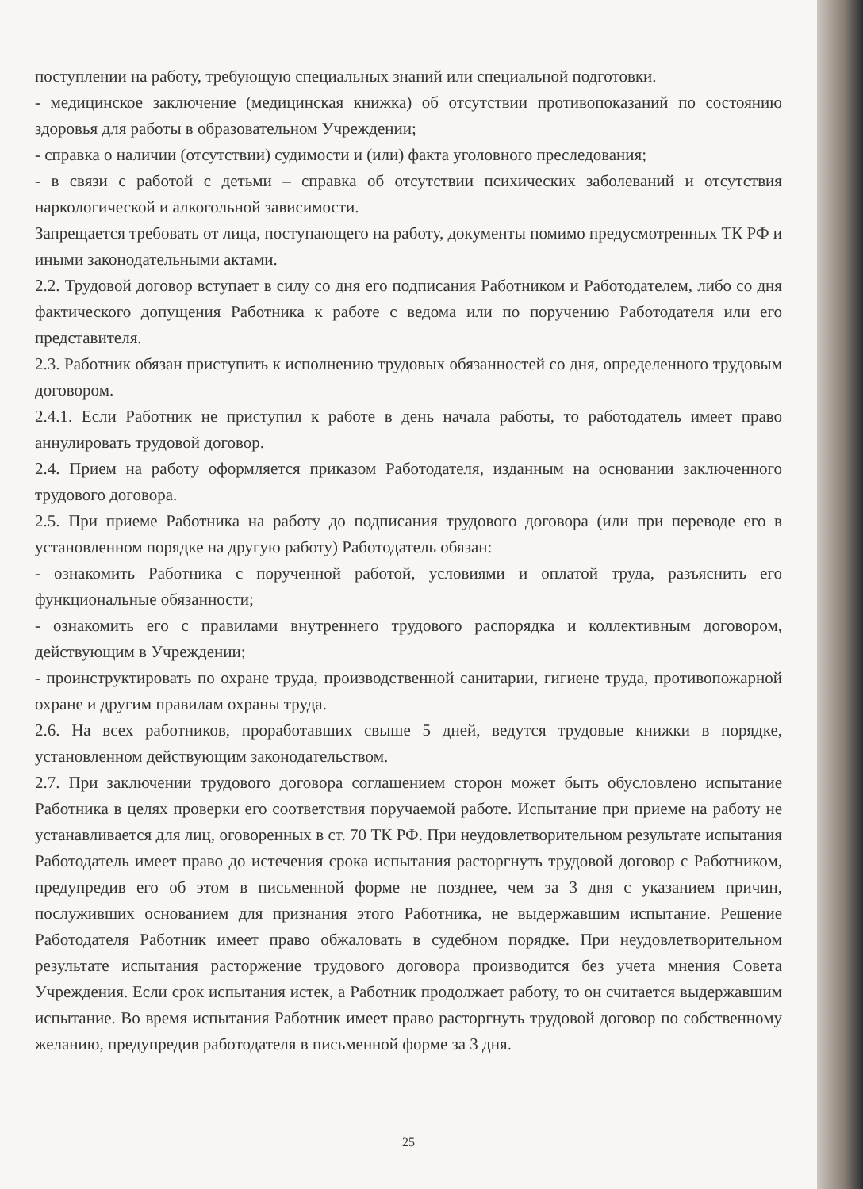поступлении на работу, требующую специальных знаний или специальной подготовки.
- медицинское заключение (медицинская книжка) об отсутствии противопоказаний по состоянию здоровья для работы в образовательном Учреждении;
- справка о наличии (отсутствии) судимости и (или) факта уголовного преследования;
- в связи с работой с детьми – справка об отсутствии психических заболеваний и отсутствия наркологической и алкогольной зависимости.
Запрещается требовать от лица, поступающего на работу, документы помимо предусмотренных ТК РФ и иными законодательными актами.
2.2. Трудовой договор вступает в силу со дня его подписания Работником и Работодателем, либо со дня фактического допущения Работника к работе с ведома или по поручению Работодателя или его представителя.
2.3. Работник обязан приступить к исполнению трудовых обязанностей со дня, определенного трудовым договором.
2.4.1. Если Работник не приступил к работе в день начала работы, то работодатель имеет право аннулировать трудовой договор.
2.4. Прием на работу оформляется приказом Работодателя, изданным на основании заключенного трудового договора.
2.5. При приеме Работника на работу до подписания трудового договора (или при переводе его в установленном порядке на другую работу) Работодатель обязан:
- ознакомить Работника с порученной работой, условиями и оплатой труда, разъяснить его функциональные обязанности;
- ознакомить его с правилами внутреннего трудового распорядка и коллективным договором, действующим в Учреждении;
- проинструктировать по охране труда, производственной санитарии, гигиене труда, противопожарной охране и другим правилам охраны труда.
2.6. На всех работников, проработавших свыше 5 дней, ведутся трудовые книжки в порядке, установленном действующим законодательством.
2.7. При заключении трудового договора соглашением сторон может быть обусловлено испытание Работника в целях проверки его соответствия поручаемой работе. Испытание при приеме на работу не устанавливается для лиц, оговоренных в ст. 70 ТК РФ. При неудовлетворительном результате испытания Работодатель имеет право до истечения срока испытания расторгнуть трудовой договор с Работником, предупредив его об этом в письменной форме не позднее, чем за 3 дня с указанием причин, послуживших основанием для признания этого Работника, не выдержавшим испытание. Решение Работодателя Работник имеет право обжаловать в судебном порядке. При неудовлетворительном результате испытания расторжение трудового договора производится без учета мнения Совета Учреждения. Если срок испытания истек, а Работник продолжает работу, то он считается выдержавшим испытание. Во время испытания Работник имеет право расторгнуть трудовой договор по собственному желанию, предупредив работодателя в письменной форме за 3 дня.
25